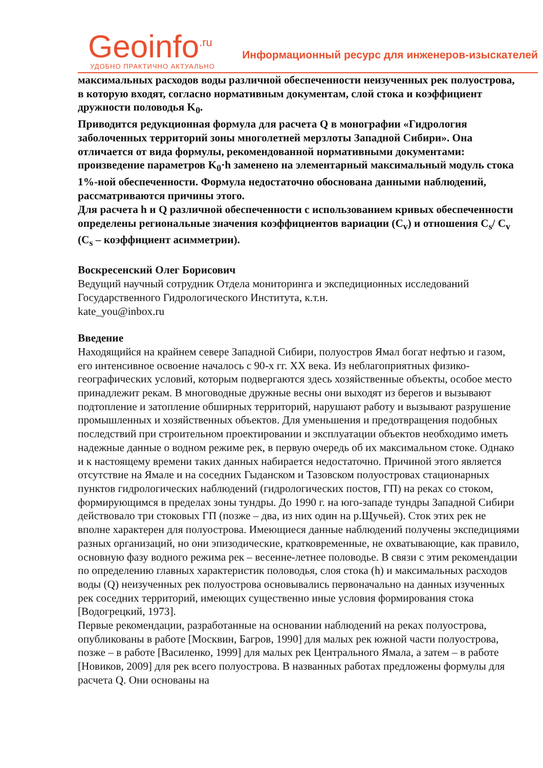Geoinfo<sup>.ru</sup>
УДОБНО ПРАКТИЧНО АКТУАЛЬНО
Информационный ресурс для инженеров-изыскателей
максимальных расходов воды различной обеспеченности неизученных рек полуострова, в которую входят, согласно нормативным документам, слой стока и коэффициент дружности половодья K<sub>0</sub>.
Приводится редукционная формула для расчета Q в монографии «Гидрология заболоченных территорий зоны многолетней мерзлоты Западной Сибири». Она отличается от вида формулы, рекомендованной нормативными документами: произведение параметров K<sub>0</sub>·h заменено на элементарный максимальный модуль стока 1%-ной обеспеченности. Формула недостаточно обоснована данными наблюдений, рассматриваются причины этого.
Для расчета h и Q различной обеспеченности с использованием кривых обеспеченности определены региональные значения коэффициентов вариации (C<sub>v</sub>) и отношения C<sub>s</sub>/ C<sub>v</sub> (C<sub>s</sub> – коэффициент асимметрии).
Воскресенский Олег Борисович
Ведущий научный сотрудник Отдела мониторинга и экспедиционных исследований Государственного Гидрологического Института, к.т.н.
kate_you@inbox.ru
Введение
Находящийся на крайнем севере Западной Сибири, полуостров Ямал богат нефтью и газом, его интенсивное освоение началось с 90-х гг. XX века. Из неблагоприятных физико-географических условий, которым подвергаются здесь хозяйственные объекты, особое место принадлежит рекам. В многоводные дружные весны они выходят из берегов и вызывают подтопление и затопление обширных территорий, нарушают работу и вызывают разрушение промышленных и хозяйственных объектов. Для уменьшения и предотвращения подобных последствий при строительном проектировании и эксплуатации объектов необходимо иметь надежные данные о водном режиме рек, в первую очередь об их максимальном стоке. Однако и к настоящему времени таких данных набирается недостаточно. Причиной этого является отсутствие на Ямале и на соседних Гыданском и Тазовском полуостровах стационарных пунктов гидрологических наблюдений (гидрологических постов, ГП) на реках со стоком, формирующимся в пределах зоны тундры. До 1990 г. на юго-западе тундры Западной Сибири действовало три стоковых ГП (позже – два, из них один на р.Щучьей). Сток этих рек не вполне характерен для полуострова. Имеющиеся данные наблюдений получены экспедициями разных организаций, но они эпизодические, кратковременные, не охватывающие, как правило, основную фазу водного режима рек – весенне-летнее половодье. В связи с этим рекомендации по определению главных характеристик половодья, слоя стока (h) и максимальных расходов воды (Q) неизученных рек полуострова основывались первоначально на данных изученных рек соседних территорий, имеющих существенно иные условия формирования стока [Водогрецкий, 1973].
Первые рекомендации, разработанные на основании наблюдений на реках полуострова, опубликованы в работе [Москвин, Багров, 1990] для малых рек южной части полуострова, позже – в работе [Василенко, 1999] для малых рек Центрального Ямала, а затем – в работе [Новиков, 2009] для рек всего полуострова. В названных работах предложены формулы для расчета Q. Они основаны на